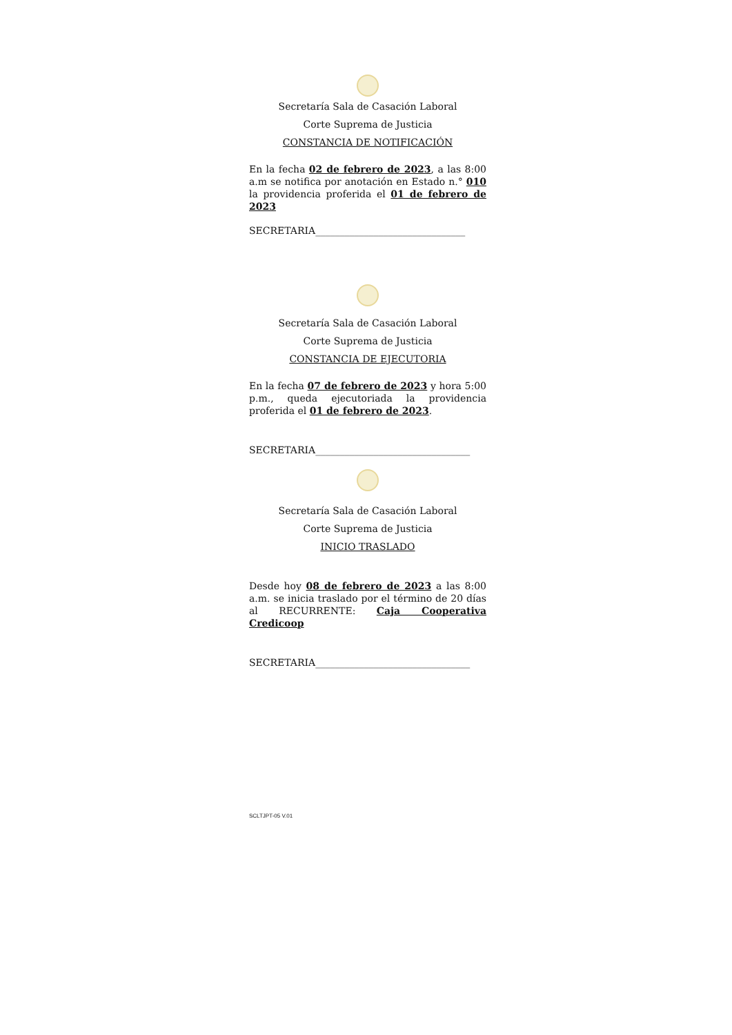Secretaría Sala de Casación Laboral
Corte Suprema de Justicia
CONSTANCIA DE NOTIFICACIÓN
En la fecha 02 de febrero de 2023, a las 8:00 a.m se notifica por anotación en Estado n.° 010 la providencia proferida el 01 de febrero de 2023
SECRETARIA_______________________________
Secretaría Sala de Casación Laboral
Corte Suprema de Justicia
CONSTANCIA DE EJECUTORIA
En la fecha 07 de febrero de 2023 y hora 5:00 p.m., queda ejecutoriada la providencia proferida el 01 de febrero de 2023.
SECRETARIA________________________________
Secretaría Sala de Casación Laboral
Corte Suprema de Justicia
INICIO TRASLADO
Desde hoy 08 de febrero de 2023 a las 8:00 a.m. se inicia traslado por el término de 20 días al RECURRENTE: Caja Cooperativa Credicoop
SECRETARIA________________________________
SCLTJPT-05 V.01